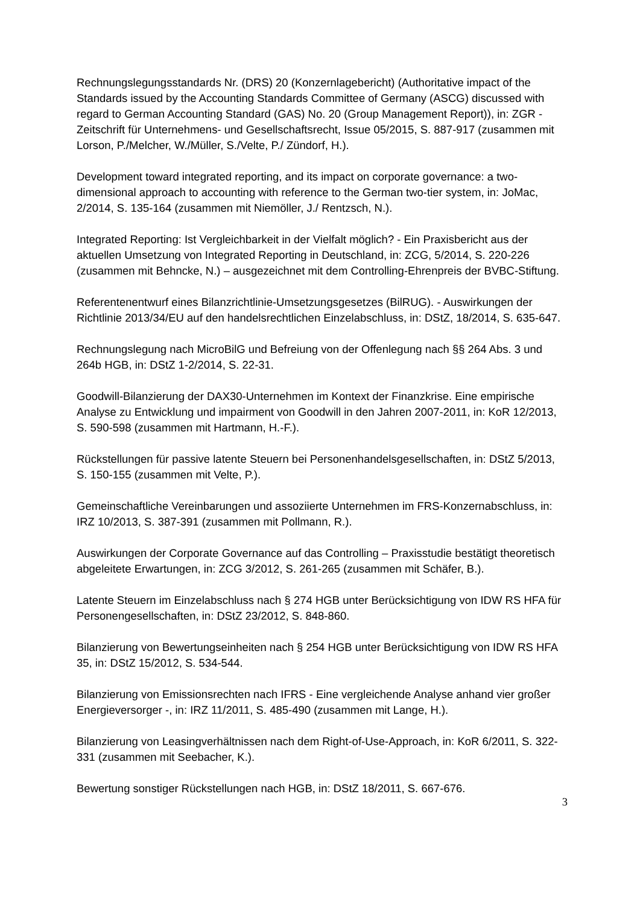Rechnungslegungsstandards Nr. (DRS) 20 (Konzernlagebericht) (Authoritative impact of the Standards issued by the Accounting Standards Committee of Germany (ASCG) discussed with regard to German Accounting Standard (GAS) No. 20 (Group Management Report)), in: ZGR - Zeitschrift für Unternehmens- und Gesellschaftsrecht, Issue 05/2015, S. 887-917 (zusammen mit Lorson, P./Melcher, W./Müller, S./Velte, P./ Zündorf, H.).
Development toward integrated reporting, and its impact on corporate governance: a two-dimensional approach to accounting with reference to the German two-tier system, in: JoMac, 2/2014, S. 135-164 (zusammen mit Niemöller, J./ Rentzsch, N.).
Integrated Reporting: Ist Vergleichbarkeit in der Vielfalt möglich? - Ein Praxisbericht aus der aktuellen Umsetzung von Integrated Reporting in Deutschland, in: ZCG, 5/2014, S. 220-226 (zusammen mit Behncke, N.) – ausgezeichnet mit dem Controlling-Ehrenpreis der BVBC-Stiftung.
Referentenentwurf eines Bilanzrichtlinie-Umsetzungsgesetzes (BilRUG). - Auswirkungen der Richtlinie 2013/34/EU auf den handelsrechtlichen Einzelabschluss, in: DStZ, 18/2014, S. 635-647.
Rechnungslegung nach MicroBilG und Befreiung von der Offenlegung nach §§ 264 Abs. 3 und 264b HGB, in: DStZ 1-2/2014, S. 22-31.
Goodwill-Bilanzierung der DAX30-Unternehmen im Kontext der Finanzkrise. Eine empirische Analyse zu Entwicklung und impairment von Goodwill in den Jahren 2007-2011, in: KoR 12/2013, S. 590-598 (zusammen mit Hartmann, H.-F.).
Rückstellungen für passive latente Steuern bei Personenhandelsgesellschaften, in: DStZ 5/2013, S. 150-155 (zusammen mit Velte, P.).
Gemeinschaftliche Vereinbarungen und assoziierte Unternehmen im FRS-Konzernabschluss, in: IRZ 10/2013, S. 387-391 (zusammen mit Pollmann, R.).
Auswirkungen der Corporate Governance auf das Controlling – Praxisstudie bestätigt theoretisch abgeleitete Erwartungen, in: ZCG 3/2012, S. 261-265 (zusammen mit Schäfer, B.).
Latente Steuern im Einzelabschluss nach § 274 HGB unter Berücksichtigung von IDW RS HFA für Personengesellschaften, in: DStZ 23/2012, S. 848-860.
Bilanzierung von Bewertungseinheiten nach § 254 HGB unter Berücksichtigung von IDW RS HFA 35, in: DStZ 15/2012, S. 534-544.
Bilanzierung von Emissionsrechten nach IFRS - Eine vergleichende Analyse anhand vier großer Energieversorger -, in: IRZ 11/2011, S. 485-490 (zusammen mit Lange, H.).
Bilanzierung von Leasingverhältnissen nach dem Right-of-Use-Approach, in: KoR 6/2011, S. 322-331 (zusammen mit Seebacher, K.).
Bewertung sonstiger Rückstellungen nach HGB, in: DStZ 18/2011, S. 667-676.
3